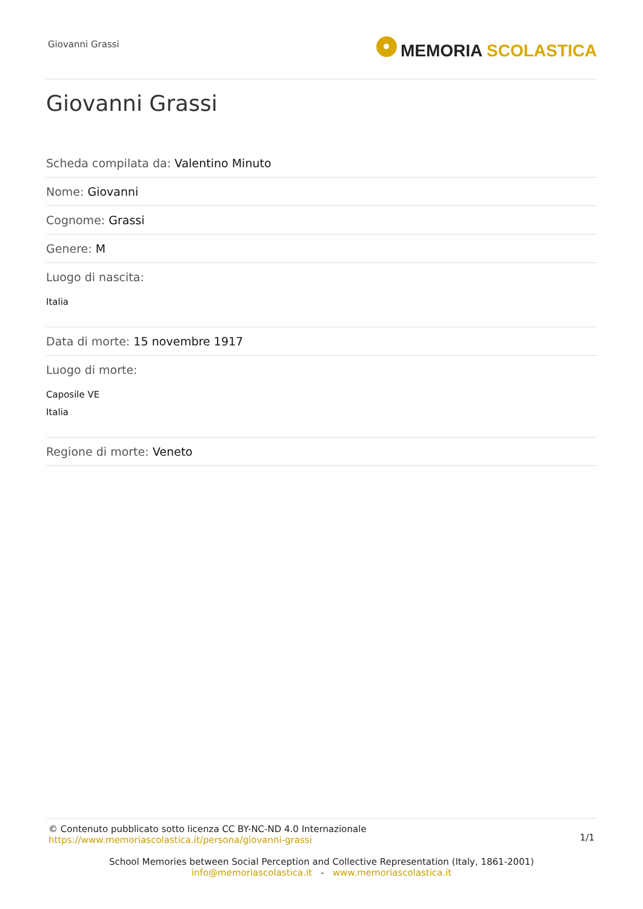Giovanni Grassi
MEMORIA SCOLASTICA
Giovanni Grassi
Scheda compilata da: Valentino Minuto
Nome: Giovanni
Cognome: Grassi
Genere: M
Luogo di nascita:
Italia
Data di morte: 15 novembre 1917
Luogo di morte:
Caposile VE
Italia
Regione di morte: Veneto
© Contenuto pubblicato sotto licenza CC BY-NC-ND 4.0 Internazionale
https://www.memoriascolastica.it/persona/giovanni-grassi
1/1
School Memories between Social Perception and Collective Representation (Italy, 1861-2001)
info@memoriascolastica.it - www.memoriascolastica.it